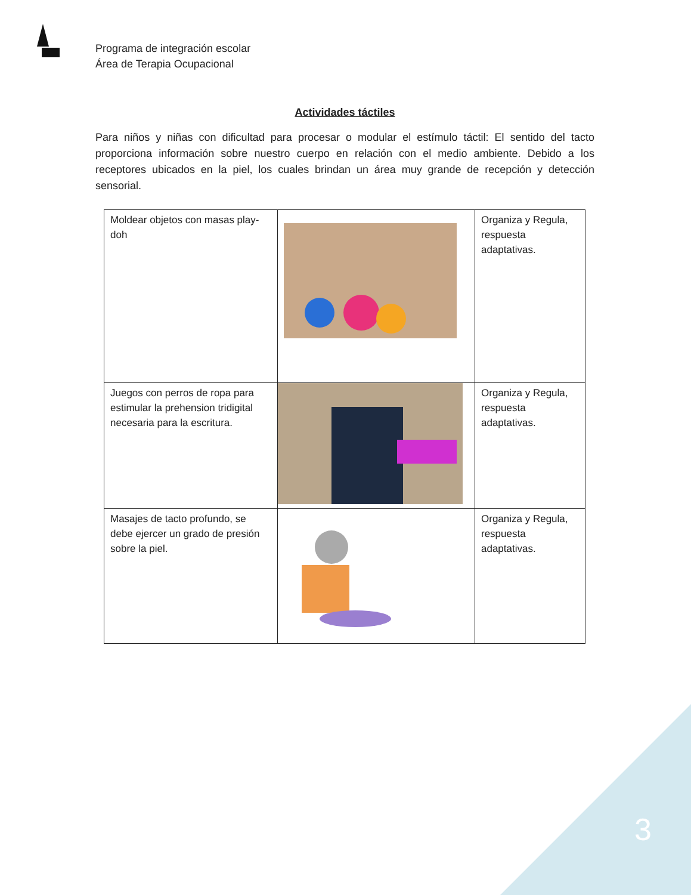Programa de integración escolar
Área de Terapia Ocupacional
Actividades táctiles
Para niños y niñas con dificultad para procesar o modular el estímulo táctil: El sentido del tacto proporciona información sobre nuestro cuerpo en relación con el medio ambiente. Debido a los receptores ubicados en la piel, los cuales brindan un área muy grande de recepción y detección sensorial.
| Moldear objetos con masas play-doh | | Organiza y Regula, respuesta adaptativas. |
| Juegos con perros de ropa para estimular la prehension tridigital necesaria para la escritura. | | Organiza y Regula, respuesta adaptativas. |
| Masajes de tacto profundo, se debe ejercer un grado de presión sobre la piel. | | Organiza y Regula, respuesta adaptativas. |
3